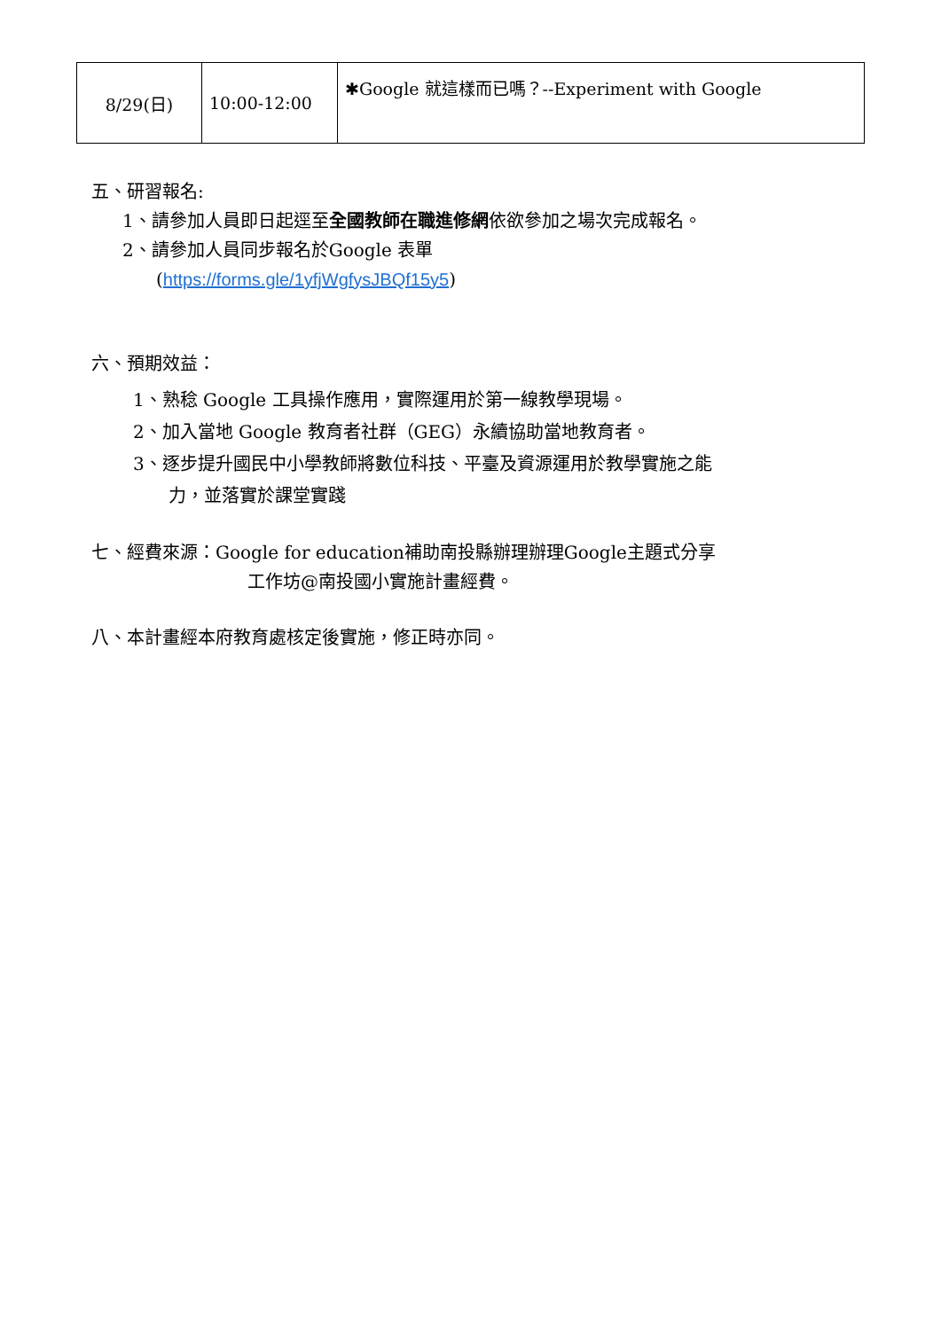| 8/29(日) | 10:00-12:00 | ✱Google 就這樣而已嗎？--Experiment with Google |
五、研習報名:
1、請參加人員即日起逕至全國教師在職進修網依欲參加之場次完成報名。
2、請參加人員同步報名於Google 表單
(https://forms.gle/1yfjWgfysJBQf15y5)
六、預期效益：
1、熟稔 Google 工具操作應用，實際運用於第一線教學現場。
2、加入當地 Google 教育者社群（GEG）永續協助當地教育者。
3、逐步提升國民中小學教師將數位科技、平臺及資源運用於教學實施之能
力，並落實於課堂實踐
七、經費來源：Google for education補助南投縣辦理辦理Google主題式分享
工作坊@南投國小實施計畫經費。
八、本計畫經本府教育處核定後實施，修正時亦同。